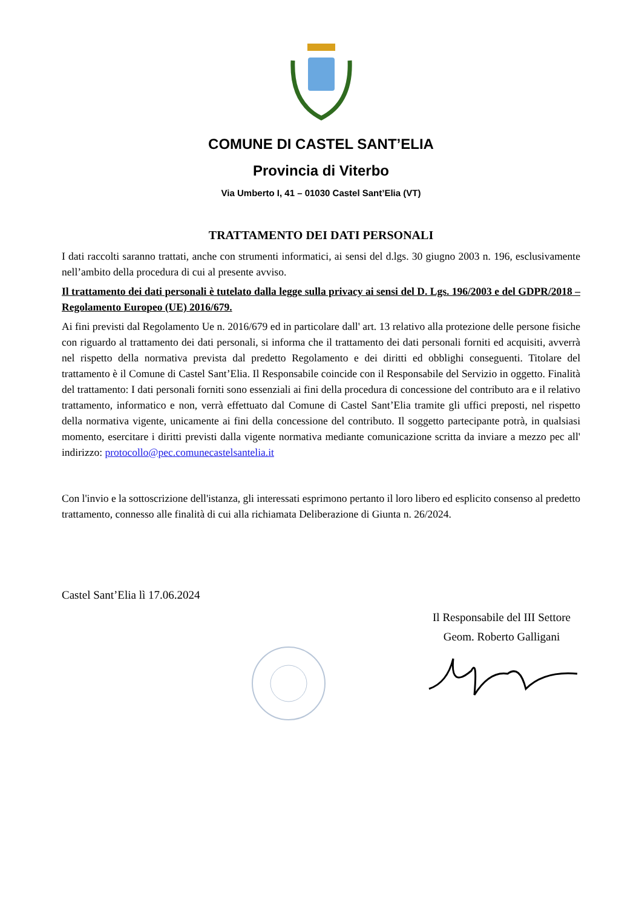COMUNE DI CASTEL SANT’ELIA
Provincia di Viterbo
Via Umberto I, 41 – 01030 Castel Sant’Elia (VT)
TRATTAMENTO DEI DATI PERSONALI
I dati raccolti saranno trattati, anche con strumenti informatici, ai sensi del d.lgs. 30 giugno 2003 n. 196, esclusivamente nell’ambito della procedura di cui al presente avviso.
Il trattamento dei dati personali è tutelato dalla legge sulla privacy ai sensi del D. Lgs. 196/2003 e del GDPR/2018 – Regolamento Europeo (UE) 2016/679.
Ai fini previsti dal Regolamento Ue n. 2016/679 ed in particolare dall' art. 13 relativo alla protezione delle persone fisiche con riguardo al trattamento dei dati personali, si informa che il trattamento dei dati personali forniti ed acquisiti, avverrà nel rispetto della normativa prevista dal predetto Regolamento e dei diritti ed obblighi conseguenti. Titolare del trattamento è il Comune di Castel Sant’Elia. Il Responsabile coincide con il Responsabile del Servizio in oggetto. Finalità del trattamento: I dati personali forniti sono essenziali ai fini della procedura di concessione del contributo ara e il relativo trattamento, informatico e non, verrà effettuato dal Comune di Castel Sant’Elia tramite gli uffici preposti, nel rispetto della normativa vigente, unicamente ai fini della concessione del contributo. Il soggetto partecipante potrà, in qualsiasi momento, esercitare i diritti previsti dalla vigente normativa mediante comunicazione scritta da inviare a mezzo pec all' indirizzo: protocollo@pec.comunecastelsantelia.it
Con l'invio e la sottoscrizione dell'istanza, gli interessati esprimono pertanto il loro libero ed esplicito consenso al predetto trattamento, connesso alle finalità di cui alla richiamata Deliberazione di Giunta n. 26/2024.
Castel Sant’Elia lì 17.06.2024
Il Responsabile del III Settore
Geom. Roberto Galligani